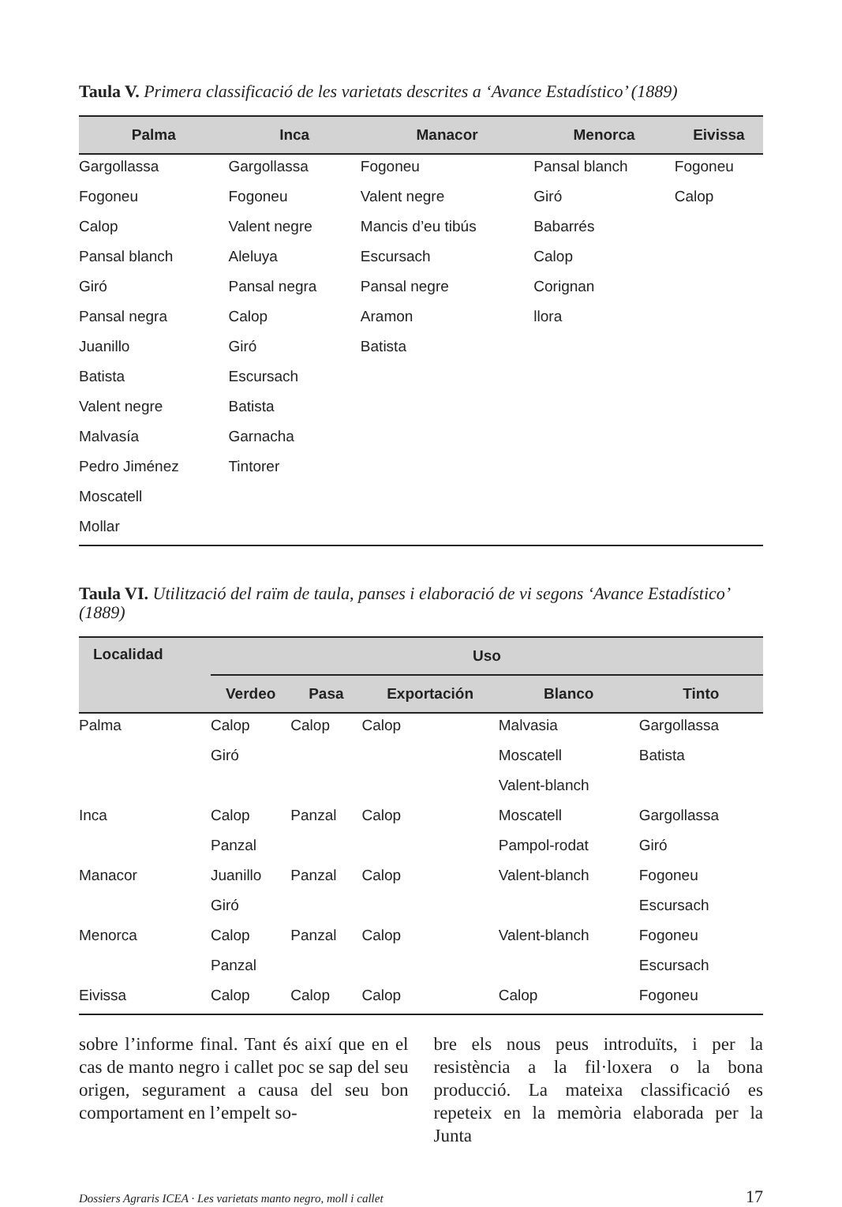Taula V. Primera classificació de les varietats descrites a ‘Avance Estadístico’ (1889)
| Palma | Inca | Manacor | Menorca | Eivissa |
| --- | --- | --- | --- | --- |
| Gargollassa | Gargollassa | Fogoneu | Pansal blanch | Fogoneu |
| Fogoneu | Fogoneu | Valent negre | Giró | Calop |
| Calop | Valent negre | Mancis d’eu tibús | Babarrés | |
| Pansal blanch | Aleluya | Escursach | Calop | |
| Giró | Pansal negra | Pansal negre | Corignan | |
| Pansal negra | Calop | Aramon | llora | |
| Juanillo | Giró | Batista | | |
| Batista | Escursach | | | |
| Valent negre | Batista | | | |
| Malvasía | Garnacha | | | |
| Pedro Jiménez | Tintorer | | | |
| Moscatell | | | | |
| Mollar | | | | |
Taula VI. Utilització del raïm de taula, panses i elaboració de vi segons ‘Avance Estadístico’ (1889)
| Localidad | Uso | | | | |
| --- | --- | --- | --- | --- | --- |
| | Verdeo | Pasa | Exportación | Blanco | Tinto |
| Palma | Calop | Calop | Calop | Malvasia | Gargollassa |
| | Giró | | | Moscatell | Batista |
| | | | | Valent-blanch | |
| Inca | Calop | Panzal | Calop | Moscatell | Gargollassa |
| | Panzal | | | Pampol-rodat | Giró |
| Manacor | Juanillo | Panzal | Calop | Valent-blanch | Fogoneu |
| | Giró | | | | Escursach |
| Menorca | Calop | Panzal | Calop | Valent-blanch | Fogoneu |
| | Panzal | | | | Escursach |
| Eivissa | Calop | Calop | Calop | Calop | Fogoneu |
sobre l’informe final. Tant és així que en el cas de manto negro i callet poc se sap del seu origen, segurament a causa del seu bon comportament en l’empelt so-
bre els nous peus introduïts, i per la resistència a la fil·loxera o la bona producció. La mateixa classificació es repeteix en la memòria elaborada per la Junta
Dossiers Agraris ICEA · Les varietats manto negro, moll i callet 17